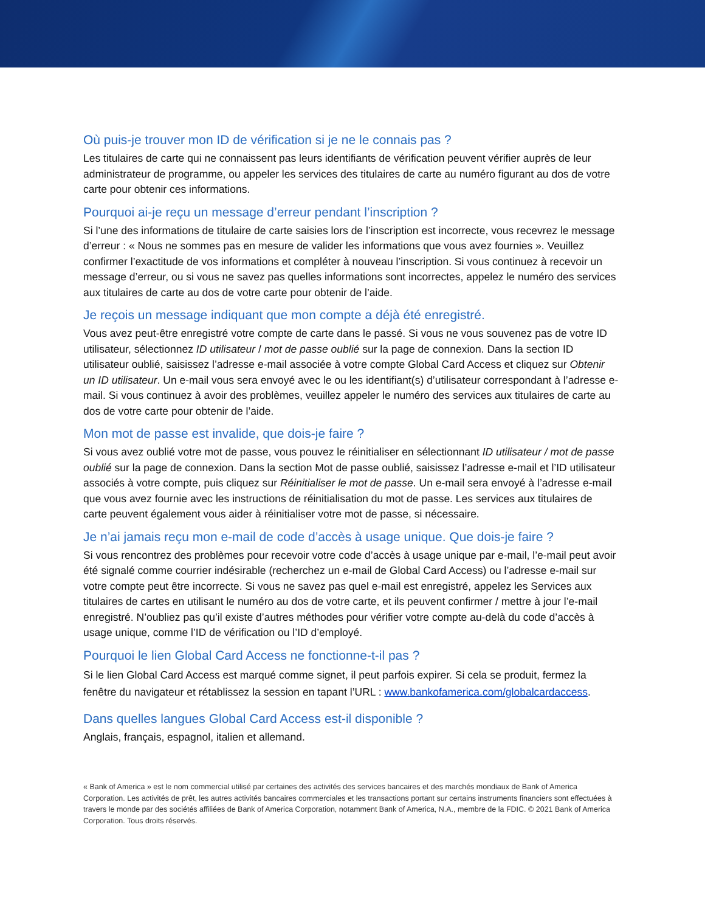Où puis-je trouver mon ID de vérification si je ne le connais pas ?
Les titulaires de carte qui ne connaissent pas leurs identifiants de vérification peuvent vérifier auprès de leur administrateur de programme, ou appeler les services des titulaires de carte au numéro figurant au dos de votre carte pour obtenir ces informations.
Pourquoi ai-je reçu un message d’erreur pendant l’inscription ?
Si l’une des informations de titulaire de carte saisies lors de l’inscription est incorrecte, vous recevrez le message d’erreur : « Nous ne sommes pas en mesure de valider les informations que vous avez fournies ». Veuillez confirmer l’exactitude de vos informations et compléter à nouveau l’inscription. Si vous continuez à recevoir un message d’erreur, ou si vous ne savez pas quelles informations sont incorrectes, appelez le numéro des services aux titulaires de carte au dos de votre carte pour obtenir de l’aide.
Je reçois un message indiquant que mon compte a déjà été enregistré.
Vous avez peut-être enregistré votre compte de carte dans le passé. Si vous ne vous souvenez pas de votre ID utilisateur, sélectionnez ID utilisateur / mot de passe oublié sur la page de connexion. Dans la section ID utilisateur oublié, saisissez l’adresse e-mail associée à votre compte Global Card Access et cliquez sur Obtenir un ID utilisateur. Un e-mail vous sera envoyé avec le ou les identifiant(s) d’utilisateur correspondant à l’adresse e-mail. Si vous continuez à avoir des problèmes, veuillez appeler le numéro des services aux titulaires de carte au dos de votre carte pour obtenir de l’aide.
Mon mot de passe est invalide, que dois-je faire ?
Si vous avez oublié votre mot de passe, vous pouvez le réinitialiser en sélectionnant ID utilisateur / mot de passe oublié sur la page de connexion. Dans la section Mot de passe oublié, saisissez l’adresse e-mail et l’ID utilisateur associés à votre compte, puis cliquez sur Réinitialiser le mot de passe. Un e-mail sera envoyé à l’adresse e-mail que vous avez fournie avec les instructions de réinitialisation du mot de passe. Les services aux titulaires de carte peuvent également vous aider à réinitialiser votre mot de passe, si nécessaire.
Je n’ai jamais reçu mon e-mail de code d’accès à usage unique. Que dois-je faire ?
Si vous rencontrez des problèmes pour recevoir votre code d’accès à usage unique par e-mail, l’e-mail peut avoir été signalé comme courrier indésirable (recherchez un e-mail de Global Card Access) ou l’adresse e-mail sur votre compte peut être incorrecte. Si vous ne savez pas quel e-mail est enregistré, appelez les Services aux titulaires de cartes en utilisant le numéro au dos de votre carte, et ils peuvent confirmer / mettre à jour l’e-mail enregistré. N’oubliez pas qu’il existe d’autres méthodes pour vérifier votre compte au-delà du code d’accès à usage unique, comme l’ID de vérification ou l’ID d’employé.
Pourquoi le lien Global Card Access ne fonctionne-t-il pas ?
Si le lien Global Card Access est marqué comme signet, il peut parfois expirer. Si cela se produit, fermez la fenêtre du navigateur et rétablissez la session en tapant l’URL : www.bankofamerica.com/globalcardaccess.
Dans quelles langues Global Card Access est-il disponible ?
Anglais, français, espagnol, italien et allemand.
« Bank of America » est le nom commercial utilisé par certaines des activités des services bancaires et des marchés mondiaux de Bank of America Corporation. Les activités de prêt, les autres activités bancaires commerciales et les transactions portant sur certains instruments financiers sont effectuées à travers le monde par des sociétés affiliées de Bank of America Corporation, notamment Bank of America, N.A., membre de la FDIC. © 2021 Bank of America Corporation. Tous droits réservés.